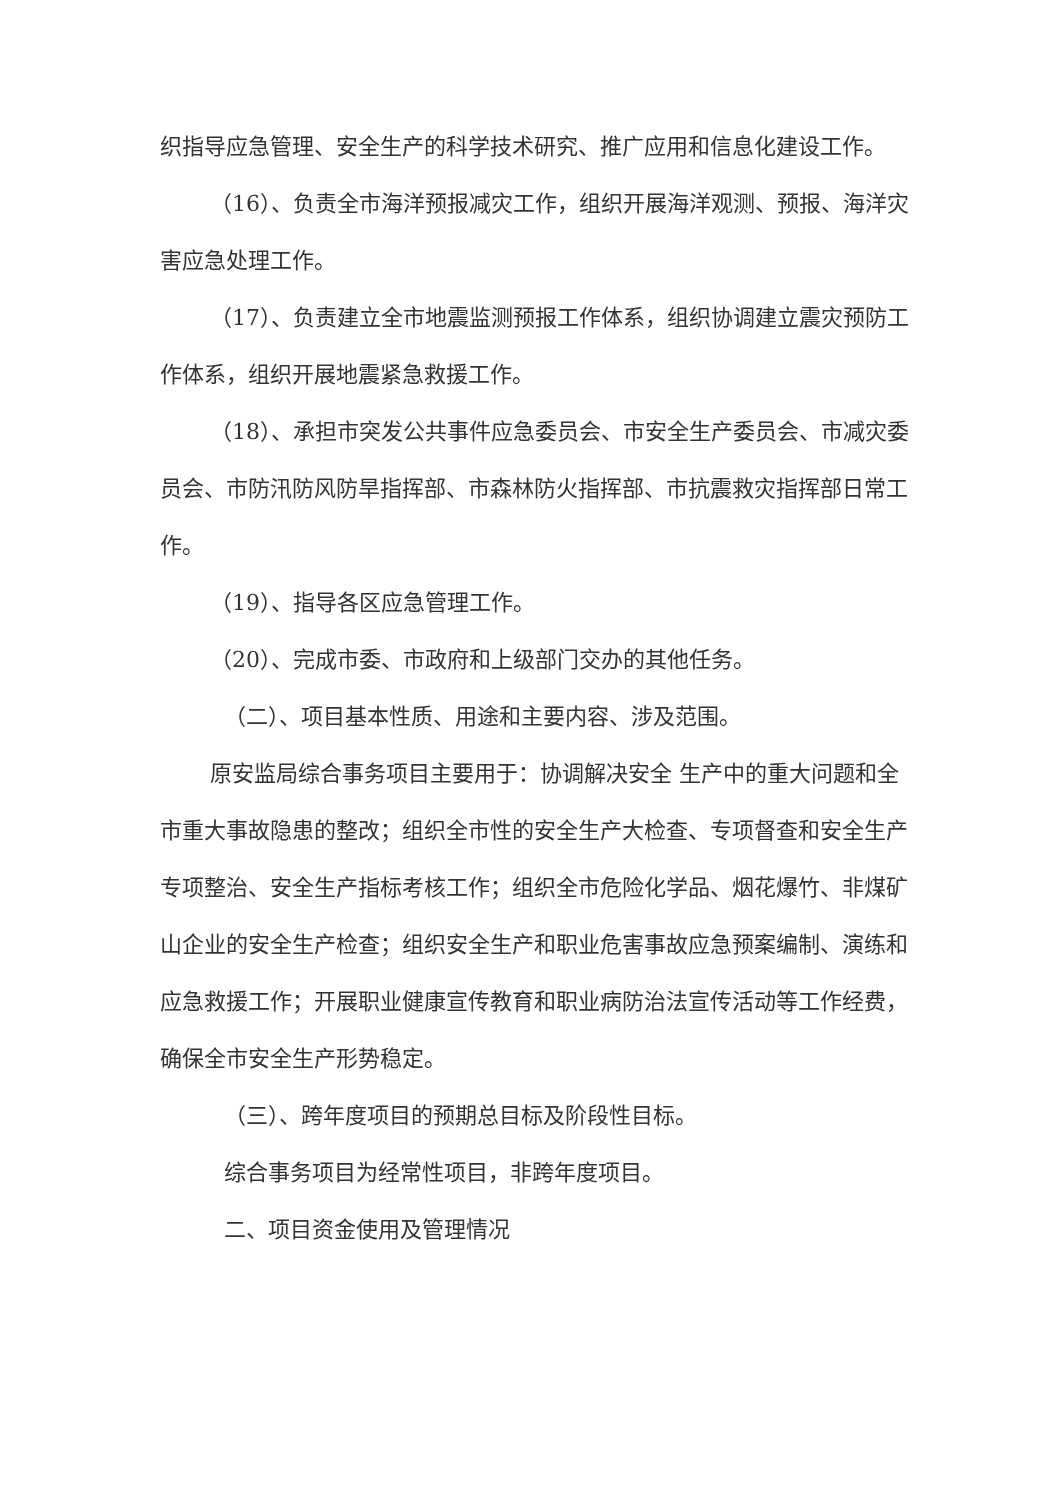织指导应急管理、安全生产的科学技术研究、推广应用和信息化建设工作。
（16）、负责全市海洋预报减灾工作，组织开展海洋观测、预报、海洋灾害应急处理工作。
（17）、负责建立全市地震监测预报工作体系，组织协调建立震灾预防工作体系，组织开展地震紧急救援工作。
（18）、承担市突发公共事件应急委员会、市安全生产委员会、市减灾委员会、市防汛防风防旱指挥部、市森林防火指挥部、市抗震救灾指挥部日常工作。
（19）、指导各区应急管理工作。
（20）、完成市委、市政府和上级部门交办的其他任务。
（二）、项目基本性质、用途和主要内容、涉及范围。
原安监局综合事务项目主要用于：协调解决安全 生产中的重大问题和全市重大事故隐患的整改；组织全市性的安全生产大检查、专项督查和安全生产专项整治、安全生产指标考核工作；组织全市危险化学品、烟花爆竹、非煤矿山企业的安全生产检查；组织安全生产和职业危害事故应急预案编制、演练和应急救援工作；开展职业健康宣传教育和职业病防治法宣传活动等工作经费，确保全市安全生产形势稳定。
（三）、跨年度项目的预期总目标及阶段性目标。
综合事务项目为经常性项目，非跨年度项目。
二、项目资金使用及管理情况